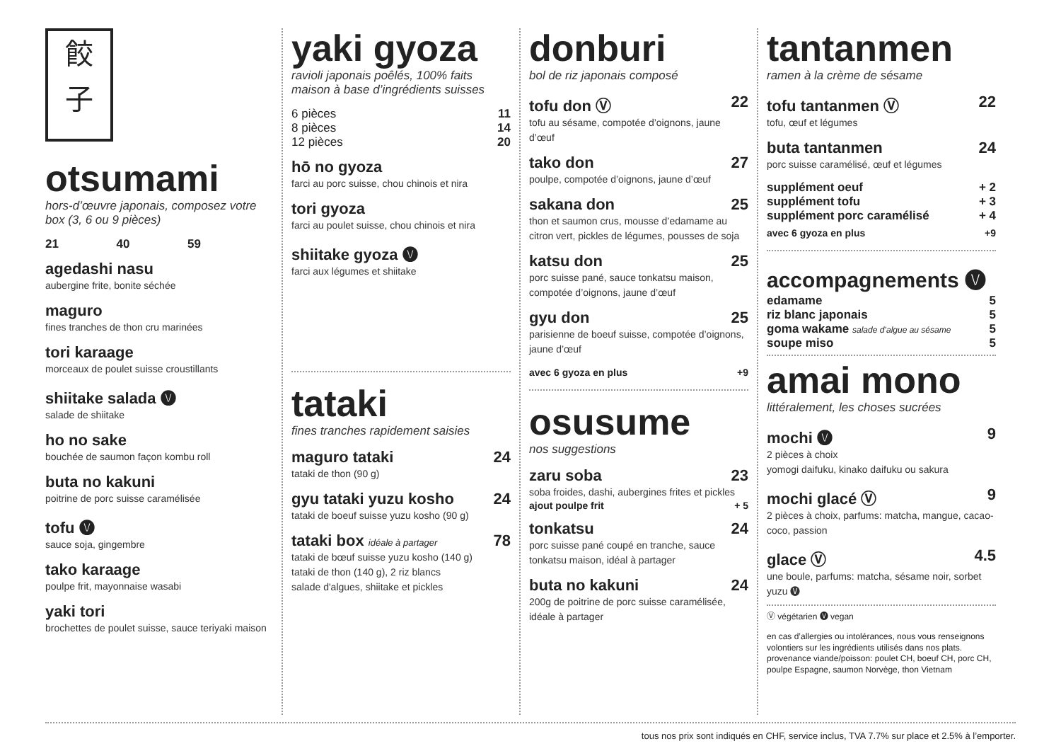餃
子
otsumami
hors-d’œuvre japonais, composez votre box (3, 6 ou 9 pièces)
21 40 59
agedashi nasu
aubergine frite, bonite séchée
maguro
fines tranches de thon cru marinées
tori karaage
morceaux de poulet suisse croustillants
shiitake salada 🅥
salade de shiitake
ho no sake
bouchée de saumon façon kombu roll
buta no kakuni
poitrine de porc suisse caramélisée
tofu 🅥
sauce soja, gingembre
tako karaage
poulpe frit, mayonnaise wasabi
yaki tori
brochettes de poulet suisse, sauce teriyaki maison
yaki gyoza
ravioli japonais poêlés, 100% faits maison à base d’ingrédients suisses
6 pièces 11
8 pièces 14
12 pièces 20
hō no gyoza
farci au porc suisse, chou chinois et nira
tori gyoza
farci au poulet suisse, chou chinois et nira
shiitake gyoza 🅥
farci aux légumes et shiitake
tataki
fines tranches rapidement saisies
maguro tataki 24
tataki de thon (90 g)
gyu tataki yuzu kosho 24
tataki de boeuf suisse yuzu kosho (90 g)
tataki box idéale à partager 78
tataki de bœuf suisse yuzu kosho (140 g)
tataki de thon (140 g), 2 riz blancs
salade d'algues, shiitake et pickles
donburi
bol de riz japonais composé
tofu don Ⓥ 22
tofu au sésame, compotée d’oignons, jaune d’œuf
tako don 27
poulpe, compotée d’oignons, jaune d’œuf
sakana don 25
thon et saumon crus, mousse d’edamame au citron vert, pickles de légumes, pousses de soja
katsu don 25
porc suisse pané, sauce tonkatsu maison, compotée d’oignons, jaune d’œuf
gyu don 25
parisienne de boeuf suisse, compotée d’oignons, jaune d’œuf
avec 6 gyoza en plus +9
osusume
nos suggestions
zaru soba 23
soba froides, dashi, aubergines frites et pickles
ajout poulpe frit + 5
tonkatsu 24
porc suisse pané coupé en tranche, sauce tonkatsu maison, idéal à partager
buta no kakuni 24
200g de poitrine de porc suisse caramélisée, idéale à partager
tantanmen
ramen à la crème de sésame
tofu tantanmen Ⓥ 22
tofu, œuf et légumes
buta tantanmen 24
porc suisse caramélisé, œuf et légumes
supplément oeuf + 2
supplément tofu + 3
supplément porc caramélisé + 4
avec 6 gyoza en plus +9
accompagnements 🅥
edamame 5
riz blanc japonais 5
goma wakame salade d’algue au sésame 5
soupe miso 5
amai mono
littéralement, les choses sucrées
mochi 🅥 9
2 pièces à choix
yomogi daifuku, kinako daifuku ou sakura
mochi glacé Ⓥ 9
2 pièces à choix, parfums: matcha, mangue, cacao-coco, passion
glace Ⓥ 4.5
une boule, parfums: matcha, sésame noir, sorbet yuzu 🅥
Ⓥ végétarien 🅥 vegan
en cas d’allergies ou intolérances, nous vous renseignons volontiers sur les ingrédients utilisés dans nos plats. provenance viande/poisson: poulet CH, boeuf CH, porc CH, poulpe Espagne, saumon Norvège, thon Vietnam
tous nos prix sont indiqués en CHF, service inclus, TVA 7.7% sur place et 2.5% à l’emporter.